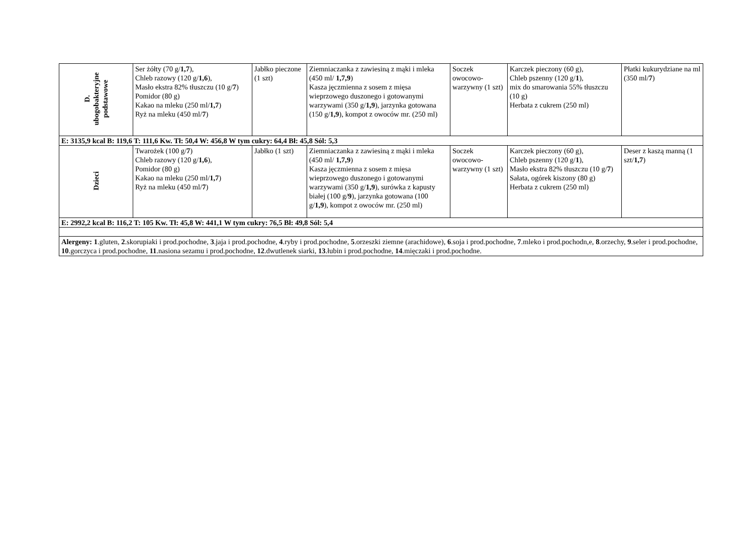| D. ubogobakteryjne podstawowe | Ser żółty (70 g/ 1,7 ), Chleb razowy (120 g/ 1,6 ), Masło ekstra 82% tłuszczu (10 g/ 7 ) Pomidor (80 g) Kakao na mleku (250 ml/ 1,7 ) Ryż na mleku (450 ml/ 7 ) | Jabłko pieczone (1 szt) | Ziemniaczanka z zawiesiną z mąki i mleka (450 ml/ 1,7,9 ) Kasza jęczmienna z sosem z mięsa wieprzowego duszonego i gotowanymi warzywami (350 g/ 1,9 ), jarzynka gotowana (150 g/ 1,9 ), kompot z owoców mr. (250 ml) | Soczek owocowo-warzywny (1 szt) | Karczek pieczony (60 g), Chleb pszenny (120 g/ 1 ), mix do smarowania 55% tłuszczu (10 g) Herbata z cukrem (250 ml) | Płatki kukurydziane na ml (350 ml/ 7 ) |
| E: 3135,9 kcal B: 119,6 T: 111,6 Kw. Tł: 50,4 W: 456,8 W tym cukry: 64,4 Bł: 45,8 Sól: 5,3 | | | | | | |
| Dzieci | Twarożek (100 g/ 7 ) Chleb razowy (120 g/ 1,6 ), Pomidor (80 g) Kakao na mleku (250 ml/ 1,7 ) Ryż na mleku (450 ml/ 7 ) | Jabłko (1 szt) | Ziemniaczanka z zawiesiną z mąki i mleka (450 ml/ 1,7,9 ) Kasza jęczmienna z sosem z mięsa wieprzowego duszonego i gotowanymi warzywami (350 g/ 1,9 ), surówka z kapusty białej (100 g/ 9 ), jarzynka gotowana (100 g/ 1,9 ), kompot z owoców mr. (250 ml) | Soczek owocowo-warzywny (1 szt) | Karczek pieczony (60 g), Chleb pszenny (120 g/ 1 ), Masło ekstra 82% tłuszczu (10 g/ 7 ) Sałata, ogórek kiszony (80 g) Herbata z cukrem (250 ml) | Deser z kaszą manną (1 szt/ 1,7 ) |
| E: 2992,2 kcal B: 116,2 T: 105 Kw. Tł: 45,8 W: 441,1 W tym cukry: 76,5 Bł: 49,8 Sól: 5,4 | | | | | | |
| Alergeny: 1 .gluten, 2 .skorupiaki i prod.pochodne, 3 .jaja i prod.pochodne, 4 .ryby i prod.pochodne, 5 .orzeszki ziemne (arachidowe), 6 .soja i prod.pochodne, 7 .mleko i prod.pochodn,e, 8 .orzechy, 9 .seler i prod.pochodne, 10 .gorczyca i prod.pochodne, 11 .nasiona sezamu i prod.pochodne, 12 .dwutlenek siarki, 13 .łubin i prod.pochodne, 14 .mięczaki i prod.pochodne. | | | | | | |